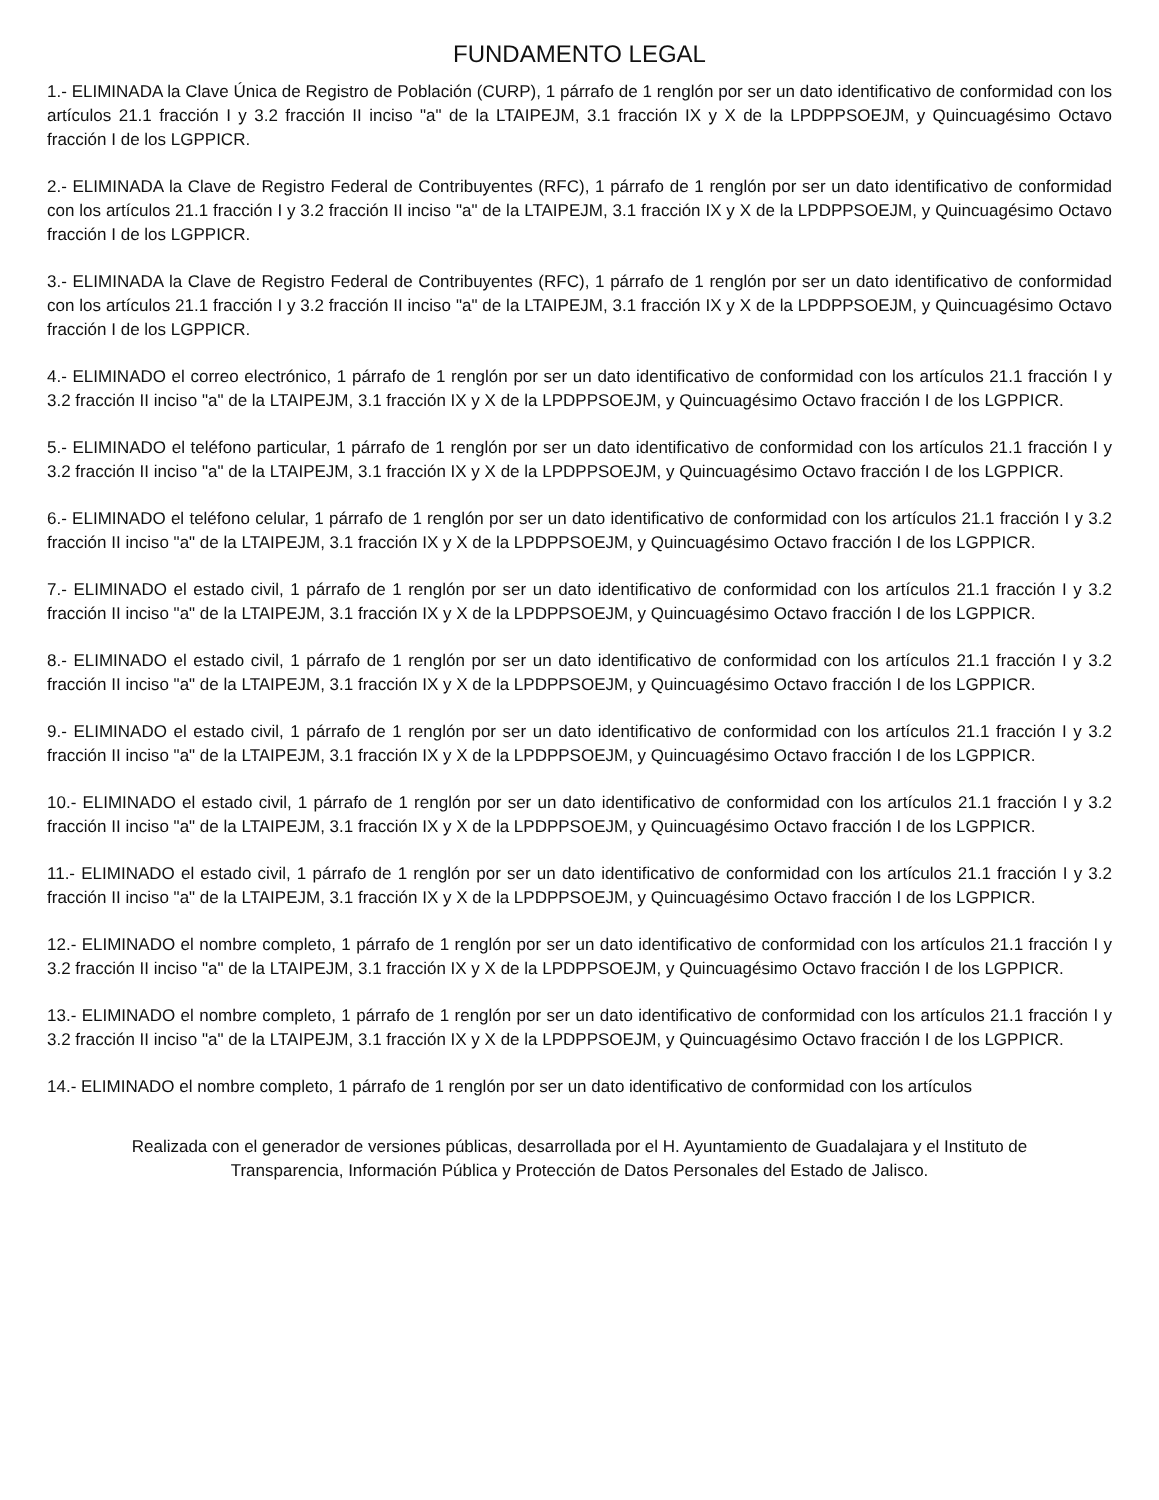FUNDAMENTO LEGAL
1.- ELIMINADA la Clave Única de Registro de Población (CURP), 1 párrafo de 1 renglón por ser un dato identificativo de conformidad con los artículos 21.1 fracción I y 3.2 fracción II inciso "a" de la LTAIPEJM, 3.1 fracción IX y X de la LPDPPSOEJM, y Quincuagésimo Octavo fracción I de los LGPPICR.
2.- ELIMINADA la Clave de Registro Federal de Contribuyentes (RFC), 1 párrafo de 1 renglón por ser un dato identificativo de conformidad con los artículos 21.1 fracción I y 3.2 fracción II inciso "a" de la LTAIPEJM, 3.1 fracción IX y X de la LPDPPSOEJM, y Quincuagésimo Octavo fracción I de los LGPPICR.
3.- ELIMINADA la Clave de Registro Federal de Contribuyentes (RFC), 1 párrafo de 1 renglón por ser un dato identificativo de conformidad con los artículos 21.1 fracción I y 3.2 fracción II inciso "a" de la LTAIPEJM, 3.1 fracción IX y X de la LPDPPSOEJM, y Quincuagésimo Octavo fracción I de los LGPPICR.
4.- ELIMINADO el correo electrónico, 1 párrafo de 1 renglón por ser un dato identificativo de conformidad con los artículos 21.1 fracción I y 3.2 fracción II inciso "a" de la LTAIPEJM, 3.1 fracción IX y X de la LPDPPSOEJM, y Quincuagésimo Octavo fracción I de los LGPPICR.
5.- ELIMINADO el teléfono particular, 1 párrafo de 1 renglón por ser un dato identificativo de conformidad con los artículos 21.1 fracción I y 3.2 fracción II inciso "a" de la LTAIPEJM, 3.1 fracción IX y X de la LPDPPSOEJM, y Quincuagésimo Octavo fracción I de los LGPPICR.
6.- ELIMINADO el teléfono celular, 1 párrafo de 1 renglón por ser un dato identificativo de conformidad con los artículos 21.1 fracción I y 3.2 fracción II inciso "a" de la LTAIPEJM, 3.1 fracción IX y X de la LPDPPSOEJM, y Quincuagésimo Octavo fracción I de los LGPPICR.
7.- ELIMINADO el estado civil, 1 párrafo de 1 renglón por ser un dato identificativo de conformidad con los artículos 21.1 fracción I y 3.2 fracción II inciso "a" de la LTAIPEJM, 3.1 fracción IX y X de la LPDPPSOEJM, y Quincuagésimo Octavo fracción I de los LGPPICR.
8.- ELIMINADO el estado civil, 1 párrafo de 1 renglón por ser un dato identificativo de conformidad con los artículos 21.1 fracción I y 3.2 fracción II inciso "a" de la LTAIPEJM, 3.1 fracción IX y X de la LPDPPSOEJM, y Quincuagésimo Octavo fracción I de los LGPPICR.
9.- ELIMINADO el estado civil, 1 párrafo de 1 renglón por ser un dato identificativo de conformidad con los artículos 21.1 fracción I y 3.2 fracción II inciso "a" de la LTAIPEJM, 3.1 fracción IX y X de la LPDPPSOEJM, y Quincuagésimo Octavo fracción I de los LGPPICR.
10.- ELIMINADO el estado civil, 1 párrafo de 1 renglón por ser un dato identificativo de conformidad con los artículos 21.1 fracción I y 3.2 fracción II inciso "a" de la LTAIPEJM, 3.1 fracción IX y X de la LPDPPSOEJM, y Quincuagésimo Octavo fracción I de los LGPPICR.
11.- ELIMINADO el estado civil, 1 párrafo de 1 renglón por ser un dato identificativo de conformidad con los artículos 21.1 fracción I y 3.2 fracción II inciso "a" de la LTAIPEJM, 3.1 fracción IX y X de la LPDPPSOEJM, y Quincuagésimo Octavo fracción I de los LGPPICR.
12.- ELIMINADO el nombre completo, 1 párrafo de 1 renglón por ser un dato identificativo de conformidad con los artículos 21.1 fracción I y 3.2 fracción II inciso "a" de la LTAIPEJM, 3.1 fracción IX y X de la LPDPPSOEJM, y Quincuagésimo Octavo fracción I de los LGPPICR.
13.- ELIMINADO el nombre completo, 1 párrafo de 1 renglón por ser un dato identificativo de conformidad con los artículos 21.1 fracción I y 3.2 fracción II inciso "a" de la LTAIPEJM, 3.1 fracción IX y X de la LPDPPSOEJM, y Quincuagésimo Octavo fracción I de los LGPPICR.
14.- ELIMINADO el nombre completo, 1 párrafo de 1 renglón por ser un dato identificativo de conformidad con los artículos
Realizada con el generador de versiones públicas, desarrollada por el H. Ayuntamiento de Guadalajara y el Instituto de Transparencia, Información Pública y Protección de Datos Personales del Estado de Jalisco.